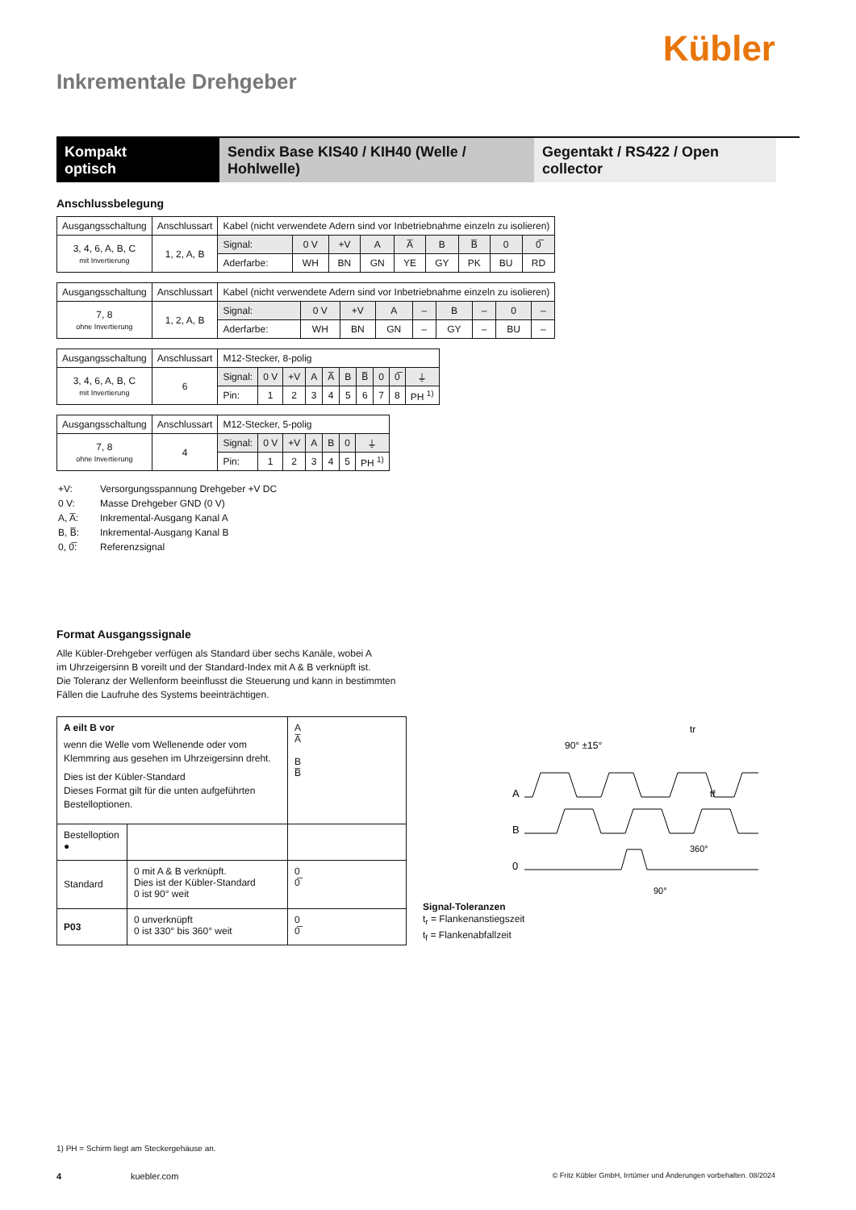Kübler
Inkrementale Drehgeber
Kompakt
optisch
Sendix Base KIS40 / KIH40 (Welle / Hohlwelle)
Gegentakt / RS422 / Open collector
Anschlussbelegung
| Ausgangsschaltung | Anschlussart | Kabel (nicht verwendete Adern sind vor Inbetriebnahme einzeln zu isolieren) | | | | | | | | |
| 3, 4, 6, A, B, C mit Invertierung | 1, 2, A, B | Signal: | 0 V | +V | A | A̅ | B | B̅ | 0 | 0̅ |
| | | Aderfarbe: | WH | BN | GN | YE | GY | PK | BU | RD |
| Ausgangsschaltung | Anschlussart | Kabel (nicht verwendete Adern sind vor Inbetriebnahme einzeln zu isolieren) | | | | | | | | |
| 7, 8 ohne Invertierung | 1, 2, A, B | Signal: | 0 V | +V | A | – | B | – | 0 | – |
| | | Aderfarbe: | WH | BN | GN | – | GY | – | BU | – |
| Ausgangsschaltung | Anschlussart | M12-Stecker, 8-polig | | | | | | | | | |
| 3, 4, 6, A, B, C mit Invertierung | 6 | Signal: | 0 V | +V | A | A̅ | B | B̅ | 0 | 0̅ | ⏚ |
| | | Pin: | 1 | 2 | 3 | 4 | 5 | 6 | 7 | 8 | PH <sup>1)</sup> |
| Ausgangsschaltung | Anschlussart | M12-Stecker, 5-polig | | | | | | |
| 7, 8 ohne Invertierung | 4 | Signal: | 0 V | +V | A | B | 0 | ⏚ |
| | | Pin: | 1 | 2 | 3 | 4 | 5 | PH <sup>1)</sup> |
| +V: | Versorgungsspannung Drehgeber +V DC |
| 0 V: | Masse Drehgeber GND (0 V) |
| A, A̅: | Inkremental-Ausgang Kanal A |
| B, B̅: | Inkremental-Ausgang Kanal B |
| 0, 0̅: | Referenzsignal |
Format Ausgangssignale
Alle Kübler-Drehgeber verfügen als Standard über sechs Kanäle, wobei A
im Uhrzeigersinn B voreilt und der Standard-Index mit A & B verknüpft ist.
Die Toleranz der Wellenform beeinflusst die Steuerung und kann in bestimmten
Fällen die Laufruhe des Systems beeinträchtigen.
| A eilt B vor wenn die Welle vom Wellenende oder vom Klemmring aus gesehen im Uhrzeigersinn dreht. Dies ist der Kübler-Standard Dieses Format gilt für die unten aufgeführten Bestelloptionen. | | A A̅ B B̅ |
| Bestelloption ● | | |
| Standard | 0 mit A & B verknüpft. Dies ist der Kübler-Standard 0 ist 90° weit | 0 0̅ |
| P03 | 0 unverknüpft 0 ist 330° bis 360° weit | 0 0̅ |
Signal-Toleranzen
90° ±15°
tr
tf
A
B
0
360°
90°
t<sub>r</sub> = Flankenanstiegszeit
t<sub>f</sub> = Flankenabfallzeit
1) PH = Schirm liegt am Steckergehäuse an.
4 kuebler.com © Fritz Kübler GmbH, Irrtümer und Änderungen vorbehalten. 08/2024